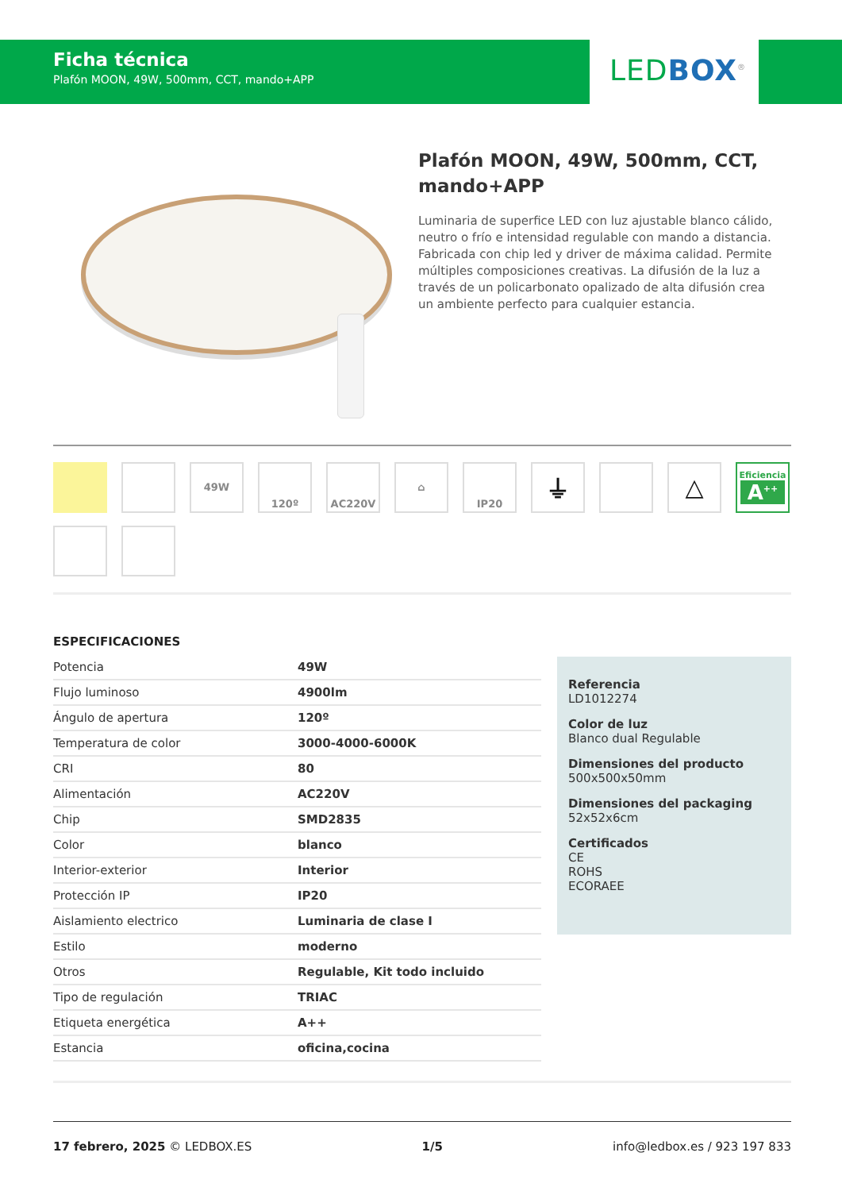Ficha técnica
Plafón MOON, 49W, 500mm, CCT, mando+APP
LED BOX<sup>®</sup>
Plafón MOON, 49W, 500mm, CCT, mando+APP
Luminaria de superfice LED con luz ajustable blanco cálido, neutro o frío e intensidad regulable con mando a distancia. Fabricada con chip led y driver de máxima calidad. Permite múltiples composiciones creativas. La difusión de la luz a través de un policarbonato opalizado de alta difusión crea un ambiente perfecto para cualquier estancia.
49W
120º
AC220V
⌂
IP20
⏚
△
Eficiencia
A<sup>++</sup>
ESPECIFICACIONES
| Potencia | 49W |
| Flujo luminoso | 4900lm |
| Ángulo de apertura | 120º |
| Temperatura de color | 3000-4000-6000K |
| CRI | 80 |
| Alimentación | AC220V |
| Chip | SMD2835 |
| Color | blanco |
| Interior-exterior | Interior |
| Protección IP | IP20 |
| Aislamiento electrico | Luminaria de clase I |
| Estilo | moderno |
| Otros | Regulable, Kit todo incluido |
| Tipo de regulación | TRIAC |
| Etiqueta energética | A++ |
| Estancia | oficina,cocina |
Referencia
LD1012274
Color de luz
Blanco dual Regulable
Dimensiones del producto
500x500x50mm
Dimensiones del packaging
52x52x6cm
Certificados
CE
ROHS
ECORAEE
17 febrero, 2025 © LEDBOX.ES 1/5 info@ledbox.es / 923 197 833